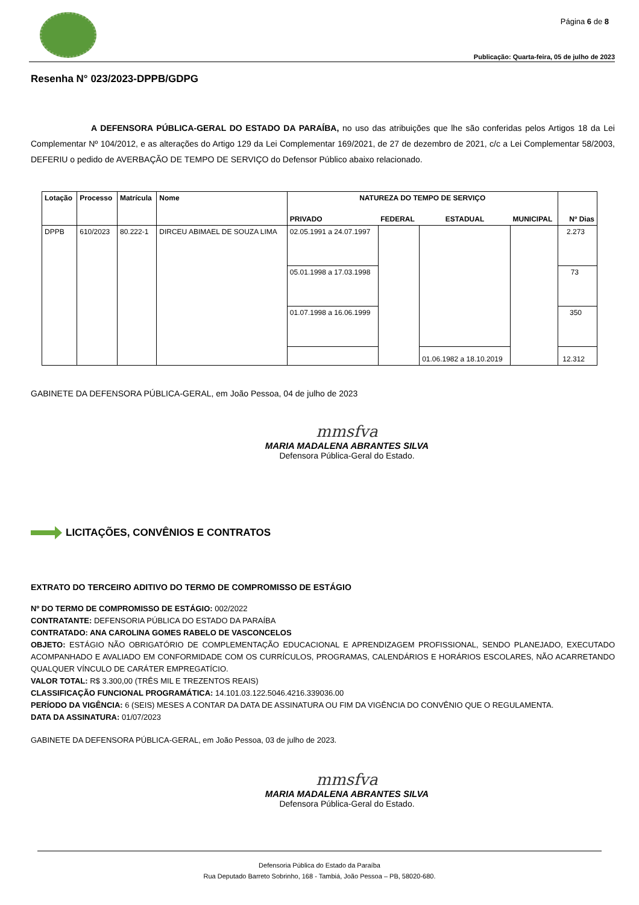Página 6 de 8
Publicação: Quarta-feira, 05 de julho de 2023
Resenha N° 023/2023-DPPB/GDPG
A DEFENSORA PÚBLICA-GERAL DO ESTADO DA PARAÍBA, no uso das atribuições que lhe são conferidas pelos Artigos 18 da Lei Complementar Nº 104/2012, e as alterações do Artigo 129 da Lei Complementar 169/2021, de 27 de dezembro de 2021, c/c a Lei Complementar 58/2003, DEFERIU o pedido de AVERBAÇÃO DE TEMPO DE SERVIÇO do Defensor Público abaixo relacionado.
| Lotação | Processo | Matrícula | Nome | NATUREZA DO TEMPO DE SERVIÇO | | | | Nº Dias |
| --- | --- | --- | --- | --- | --- | --- | --- | --- |
| | | | | PRIVADO | FEDERAL | ESTADUAL | MUNICIPAL | |
| DPPB | 610/2023 | 80.222-1 | DIRCEU ABIMAEL DE SOUZA LIMA | 02.05.1991 a 24.07.1997 | | | | 2.273 |
| | | | | 05.01.1998 a 17.03.1998 | | | | 73 |
| | | | | 01.07.1998 a 16.06.1999 | | | | 350 |
| | | | | | | 01.06.1982 a 18.10.2019 | | 12.312 |
GABINETE DA DEFENSORA PÚBLICA-GERAL, em João Pessoa, 04 de julho de 2023
mmsfva
MARIA MADALENA ABRANTES SILVA
Defensora Pública-Geral do Estado.
LICITAÇÕES, CONVÊNIOS E CONTRATOS
EXTRATO DO TERCEIRO ADITIVO DO TERMO DE COMPROMISSO DE ESTÁGIO
Nº DO TERMO DE COMPROMISSO DE ESTÁGIO: 002/2022
CONTRATANTE: DEFENSORIA PÚBLICA DO ESTADO DA PARAÍBA
CONTRATADO: ANA CAROLINA GOMES RABELO DE VASCONCELOS
OBJETO: ESTÁGIO NÃO OBRIGATÓRIO DE COMPLEMENTAÇÃO EDUCACIONAL E APRENDIZAGEM PROFISSIONAL, SENDO PLANEJADO, EXECUTADO ACOMPANHADO E AVALIADO EM CONFORMIDADE COM OS CURRÍCULOS, PROGRAMAS, CALENDÁRIOS E HORÁRIOS ESCOLARES, NÃO ACARRETANDO QUALQUER VÍNCULO DE CARÁTER EMPREGATÍCIO.
VALOR TOTAL: R$ 3.300,00 (TRÊS MIL E TREZENTOS REAIS)
CLASSIFICAÇÃO FUNCIONAL PROGRAMÁTICA: 14.101.03.122.5046.4216.339036.00
PERÍODO DA VIGÊNCIA: 6 (SEIS) MESES A CONTAR DA DATA DE ASSINATURA OU FIM DA VIGÊNCIA DO CONVÊNIO QUE O REGULAMENTA.
DATA DA ASSINATURA: 01/07/2023
GABINETE DA DEFENSORA PÚBLICA-GERAL, em João Pessoa, 03 de julho de 2023.
mmsfva
MARIA MADALENA ABRANTES SILVA
Defensora Pública-Geral do Estado.
Defensoria Pública do Estado da Paraíba
Rua Deputado Barreto Sobrinho, 168 - Tambiá, João Pessoa – PB, 58020-680.